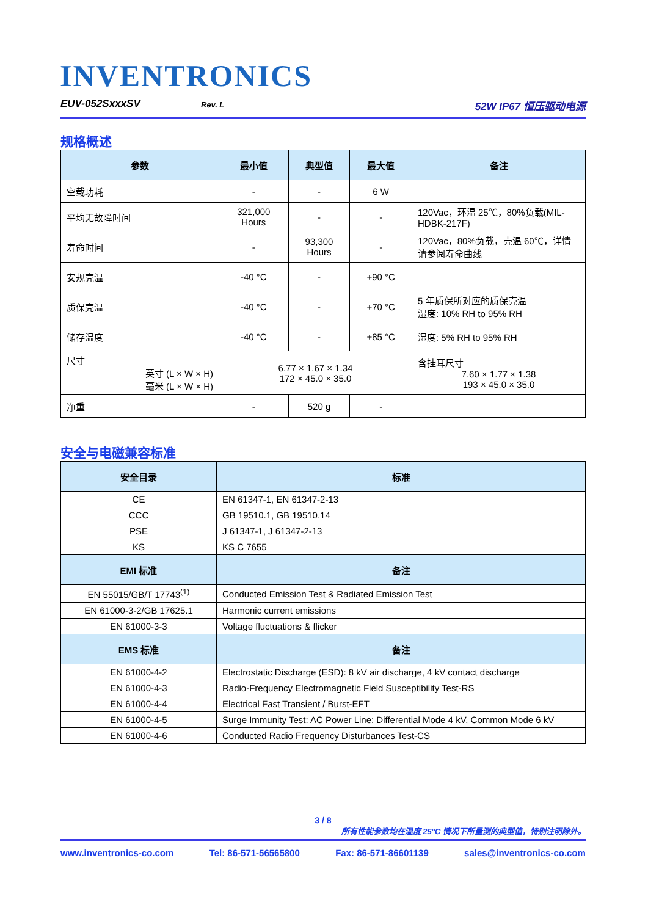INVENTRONICS
EUV-052SxxxSV Rev. L 52W IP67 恒压驱动电源
规格概述
| 参数 | 最小值 | 典型值 | 最大值 | 备注 |
| --- | --- | --- | --- | --- |
| 空载功耗 | - | - | 6 W | |
| 平均无故障时间 | 321,000 Hours | - | - | 120Vac，环温 25℃，80%负载(MIL-HDBK-217F) |
| 寿命时间 | - | 93,300 Hours | - | 120Vac，80%负载，壳温 60℃，详情请参阅寿命曲线 |
| 安规壳温 | -40 °C | - | +90 °C | |
| 质保壳温 | -40 °C | - | +70 °C | 5 年质保所对应的质保壳温 湿度: 10% RH to 95% RH |
| 储存温度 | -40 °C | - | +85 °C | 湿度: 5% RH to 95% RH |
| 尺寸 英寸 (L × W × H) 毫米 (L × W × H) | 6.77 × 1.67 × 1.34 172 × 45.0 × 35.0 | | | 含挂耳尺寸 7.60 × 1.77 × 1.38 193 × 45.0 × 35.0 |
| 净重 | - | 520 g | - | |
安全与电磁兼容标准
| 安全目录 | 标准 |
| --- | --- |
| CE | EN 61347-1, EN 61347-2-13 |
| CCC | GB 19510.1, GB 19510.14 |
| PSE | J 61347-1, J 61347-2-13 |
| KS | KS C 7655 |
| EMI 标准 | 备注 |
| EN 55015/GB/T 17743<sup>(1)</sup> | Conducted Emission Test & Radiated Emission Test |
| EN 61000-3-2/GB 17625.1 | Harmonic current emissions |
| EN 61000-3-3 | Voltage fluctuations & flicker |
| EMS 标准 | 备注 |
| EN 61000-4-2 | Electrostatic Discharge (ESD): 8 kV air discharge, 4 kV contact discharge |
| EN 61000-4-3 | Radio-Frequency Electromagnetic Field Susceptibility Test-RS |
| EN 61000-4-4 | Electrical Fast Transient / Burst-EFT |
| EN 61000-4-5 | Surge Immunity Test: AC Power Line: Differential Mode 4 kV, Common Mode 6 kV |
| EN 61000-4-6 | Conducted Radio Frequency Disturbances Test-CS |
3 / 8
所有性能参数均在温度 25°C 情况下所量测的典型值，特别注明除外。
www.inventronics-co.com Tel: 86-571-56565800 Fax: 86-571-86601139 sales@inventronics-co.com